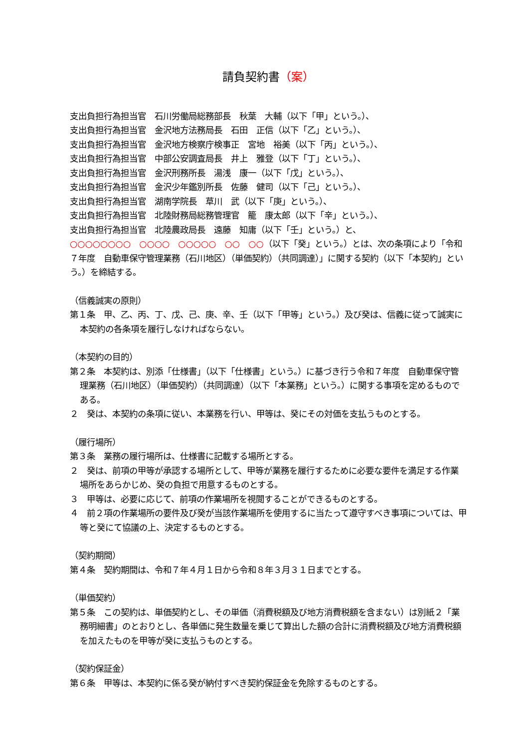請負契約書（案）
支出負担行為担当官　石川労働局総務部長　秋葉　大輔（以下「甲」という。）、
支出負担行為担当官　金沢地方法務局長　石田　正信（以下「乙」という。）、
支出負担行為担当官　金沢地方検察庁検事正　宮地　裕美（以下「丙」という。）、
支出負担行為担当官　中部公安調査局長　井上　雅登（以下「丁」という。）、
支出負担行為担当官　金沢刑務所長　湯浅　康一（以下「戊」という。）、
支出負担行為担当官　金沢少年鑑別所長　佐藤　健司（以下「己」という。）、
支出負担行為担当官　湖南学院長　草川　武（以下「庚」という。）、
支出負担行為担当官　北陸財務局総務管理官　籠　康太郎（以下「辛」という。）、
支出負担行為担当官　北陸農政局長　遠藤　知庸（以下「壬」という。）と、
○○○○○○○○　○○○○　○○○○○　○○　○○（以下「癸」という。）とは、次の条項により「令和７年度　自動車保守管理業務（石川地区）（単価契約）（共同調達）」に関する契約（以下「本契約」という。）を締結する。
（信義誠実の原則）
第１条　甲、乙、丙、丁、戊、己、庚、辛、壬（以下「甲等」という。）及び癸は、信義に従って誠実に本契約の各条項を履行しなければならない。
（本契約の目的）
第２条　本契約は、別添「仕様書」（以下「仕様書」という。）に基づき行う令和７年度　自動車保守管理業務（石川地区）（単価契約）（共同調達）（以下「本業務」という。）に関する事項を定めるものである。
２　癸は、本契約の条項に従い、本業務を行い、甲等は、癸にその対価を支払うものとする。
（履行場所）
第３条　業務の履行場所は、仕様書に記載する場所とする。
２　癸は、前項の甲等が承認する場所として、甲等が業務を履行するために必要な要件を満足する作業場所をあらかじめ、癸の負担で用意するものとする。
３　甲等は、必要に応じて、前項の作業場所を視閲することができるものとする。
４　前２項の作業場所の要件及び癸が当該作業場所を使用するに当たって遵守すべき事項については、甲等と癸にて協議の上、決定するものとする。
（契約期間）
第４条　契約期間は、令和７年４月１日から令和８年３月３１日までとする。
（単価契約）
第５条　この契約は、単価契約とし、その単価（消費税額及び地方消費税額を含まない）は別紙２「業務明細書」のとおりとし、各単価に発生数量を乗じて算出した額の合計に消費税額及び地方消費税額を加えたものを甲等が癸に支払うものとする。
（契約保証金）
第６条　甲等は、本契約に係る癸が納付すべき契約保証金を免除するものとする。